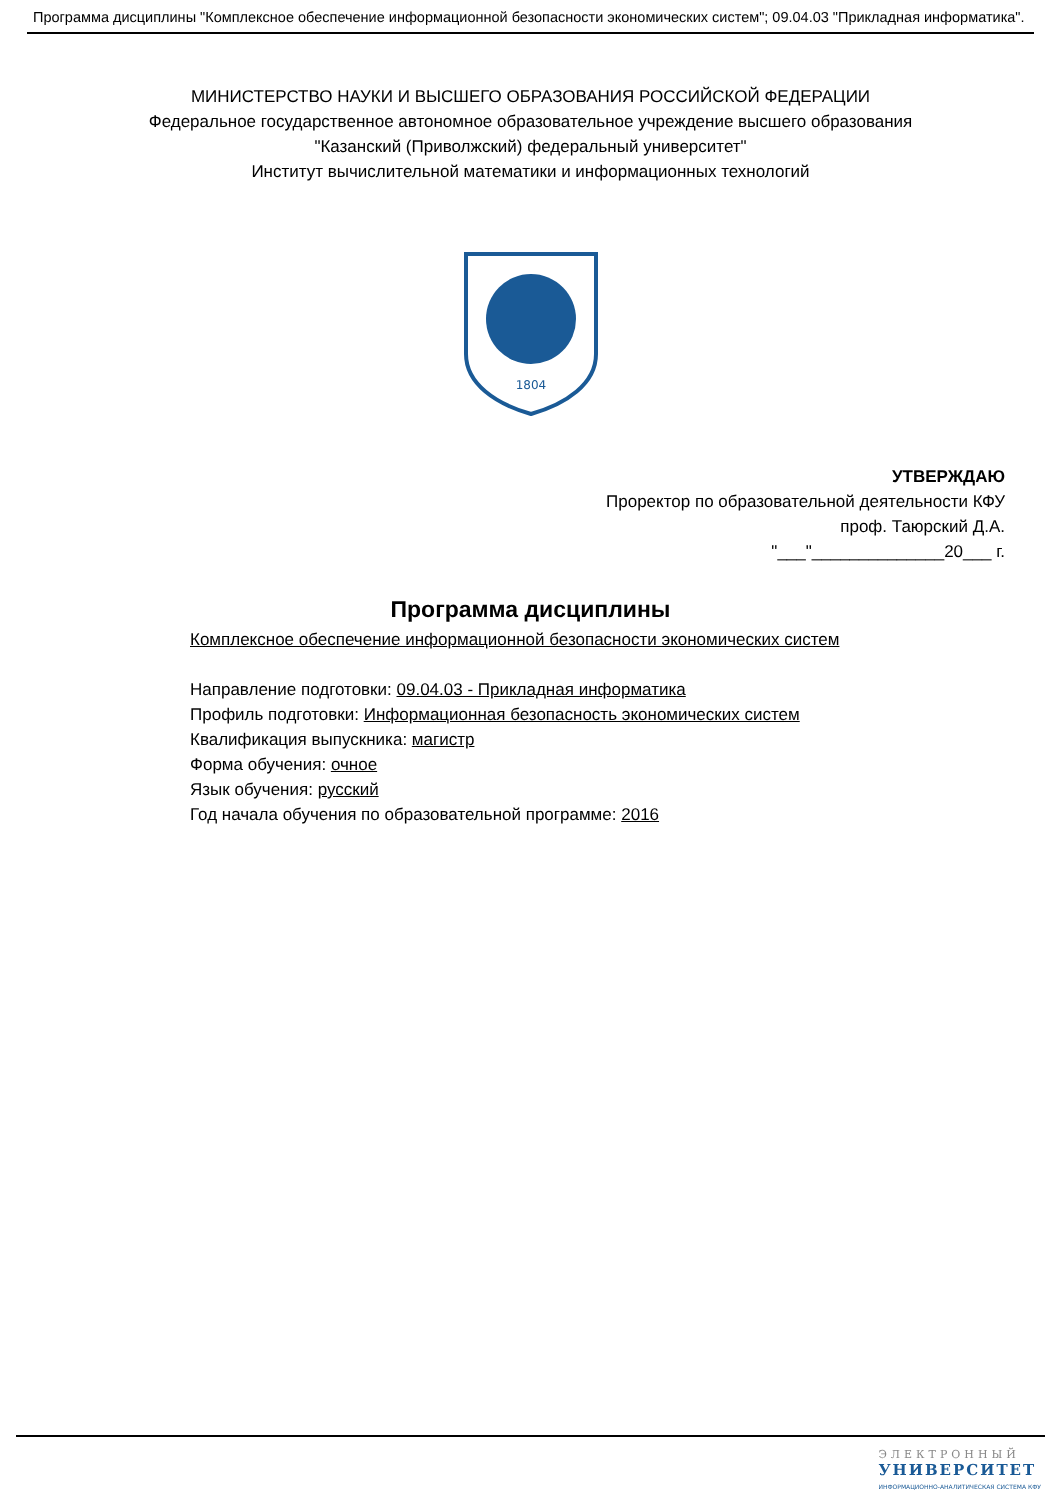Программа дисциплины "Комплексное обеспечение информационной безопасности экономических систем"; 09.04.03 "Прикладная информатика".
МИНИСТЕРСТВО НАУКИ И ВЫСШЕГО ОБРАЗОВАНИЯ РОССИЙСКОЙ ФЕДЕРАЦИИ
Федеральное государственное автономное образовательное учреждение высшего образования
"Казанский (Приволжский) федеральный университет"
Институт вычислительной математики и информационных технологий
1804
УТВЕРЖДАЮ
Проректор по образовательной деятельности КФУ
проф. Таюрский Д.А.
"___"______________20___ г.
Программа дисциплины
Комплексное обеспечение информационной безопасности экономических систем
Направление подготовки: 09.04.03 - Прикладная информатика
Профиль подготовки: Информационная безопасность экономических систем
Квалификация выпускника: магистр
Форма обучения: очное
Язык обучения: русский
Год начала обучения по образовательной программе: 2016
ЭЛЕКТРОННЫЙ
УНИВЕРСИТЕТ
ИНФОРМАЦИОННО-АНАЛИТИЧЕСКАЯ СИСТЕМА КФУ